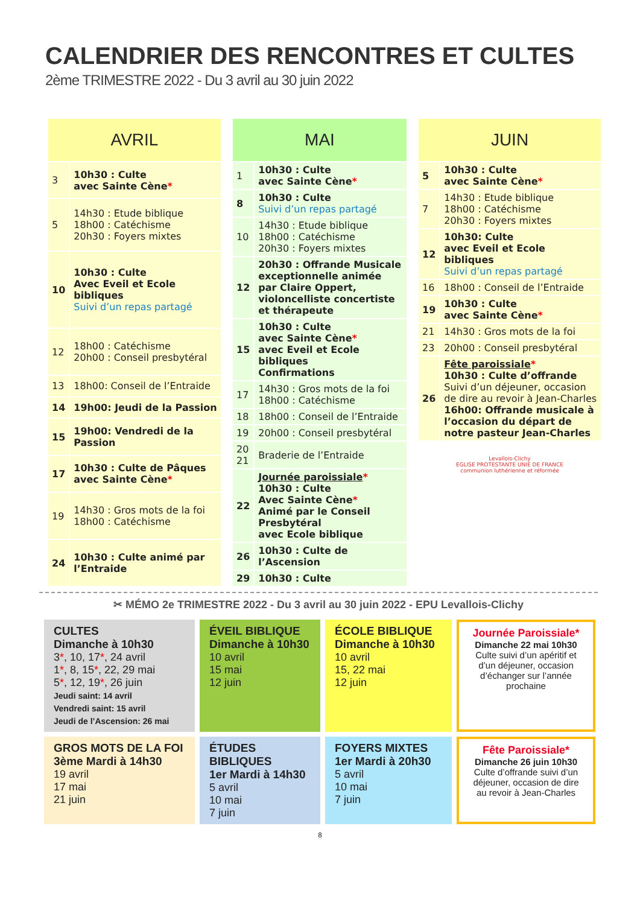CALENDRIER DES RENCONTRES ET CULTES
2ème TRIMESTRE 2022 - Du 3 avril au 30 juin 2022
| AVRIL | |
| --- | --- |
| 3 | 10h30 : Culte avec Sainte Cène * |
| 5 | 14h30 : Etude biblique 18h00 : Catéchisme 20h30 : Foyers mixtes |
| 10 | 10h30 : Culte Avec Eveil et Ecole bibliques Suivi d’un repas partagé |
| 12 | 18h00 : Catéchisme 20h00 : Conseil presbytéral |
| 13 | 18h00: Conseil de l’Entraide |
| 14 | 19h00: Jeudi de la Passion |
| 15 | 19h00: Vendredi de la Passion |
| 17 | 10h30 : Culte de Pâques avec Sainte Cène * |
| 19 | 14h30 : Gros mots de la foi 18h00 : Catéchisme |
| 24 | 10h30 : Culte animé par l’Entraide |
| MAI | |
| --- | --- |
| 1 | 10h30 : Culte avec Sainte Cène * |
| 8 | 10h30 : Culte Suivi d’un repas partagé |
| 10 | 14h30 : Etude biblique 18h00 : Catéchisme 20h30 : Foyers mixtes |
| 12 | 20h30 : Offrande Musicale exceptionnelle animée par Claire Oppert, violoncelliste concertiste et thérapeute |
| 15 | 10h30 : Culte avec Sainte Cène * avec Eveil et Ecole bibliques Confirmations |
| 17 | 14h30 : Gros mots de la foi 18h00 : Catéchisme |
| 18 | 18h00 : Conseil de l’Entraide |
| 19 | 20h00 : Conseil presbytéral |
| 20 21 | Braderie de l’Entraide |
| 22 | Journée paroissiale * 10h30 : Culte Avec Sainte Cène * Animé par le Conseil Presbytéral avec Ecole biblique |
| 26 | 10h30 : Culte de l’Ascension |
| 29 | 10h30 : Culte |
| JUIN | |
| --- | --- |
| 5 | 10h30 : Culte avec Sainte Cène * |
| 7 | 14h30 : Etude biblique 18h00 : Catéchisme 20h30 : Foyers mixtes |
| 12 | 10h30: Culte avec Eveil et Ecole bibliques Suivi d’un repas partagé |
| 16 | 18h00 : Conseil de l’Entraide |
| 19 | 10h30 : Culte avec Sainte Cène * |
| 21 | 14h30 : Gros mots de la foi |
| 23 | 20h00 : Conseil presbytéral |
| 26 | Fête paroissiale * 10h30 : Culte d’offrande Suivi d’un déjeuner, occasion de dire au revoir à Jean-Charles 16h00: Offrande musicale à l’occasion du départ de notre pasteur Jean-Charles |
| Levallois-Clichy EGLISE PROTESTANTE UNIE DE FRANCE communion luthérienne et réformée | |
✂ MÉMO 2e TRIMESTRE 2022 - Du 3 avril au 30 juin 2022 - EPU Levallois-Clichy
CULTES
Dimanche à 10h30
3*, 10, 17*, 24 avril
1*, 8, 15*, 22, 29 mai
5*, 12, 19*, 26 juin
Jeudi saint: 14 avril
Vendredi saint: 15 avril
Jeudi de l’Ascension: 26 mai
ÉVEIL BIBLIQUE
Dimanche à 10h30
10 avril
15 mai
12 juin
ÉCOLE BIBLIQUE
Dimanche à 10h30
10 avril
15, 22 mai
12 juin
Journée Paroissiale*
Dimanche 22 mai 10h30
Culte suivi d’un apéritif et d’un déjeuner, occasion d’échanger sur l’année prochaine
GROS MOTS DE LA FOI
3ème Mardi à 14h30
19 avril
17 mai
21 juin
ÉTUDES BIBLIQUES
1er Mardi à 14h30
5 avril
10 mai
7 juin
FOYERS MIXTES
1er Mardi à 20h30
5 avril
10 mai
7 juin
Fête Paroissiale*
Dimanche 26 juin 10h30
Culte d’offrande suivi d’un déjeuner, occasion de dire au revoir à Jean-Charles
8